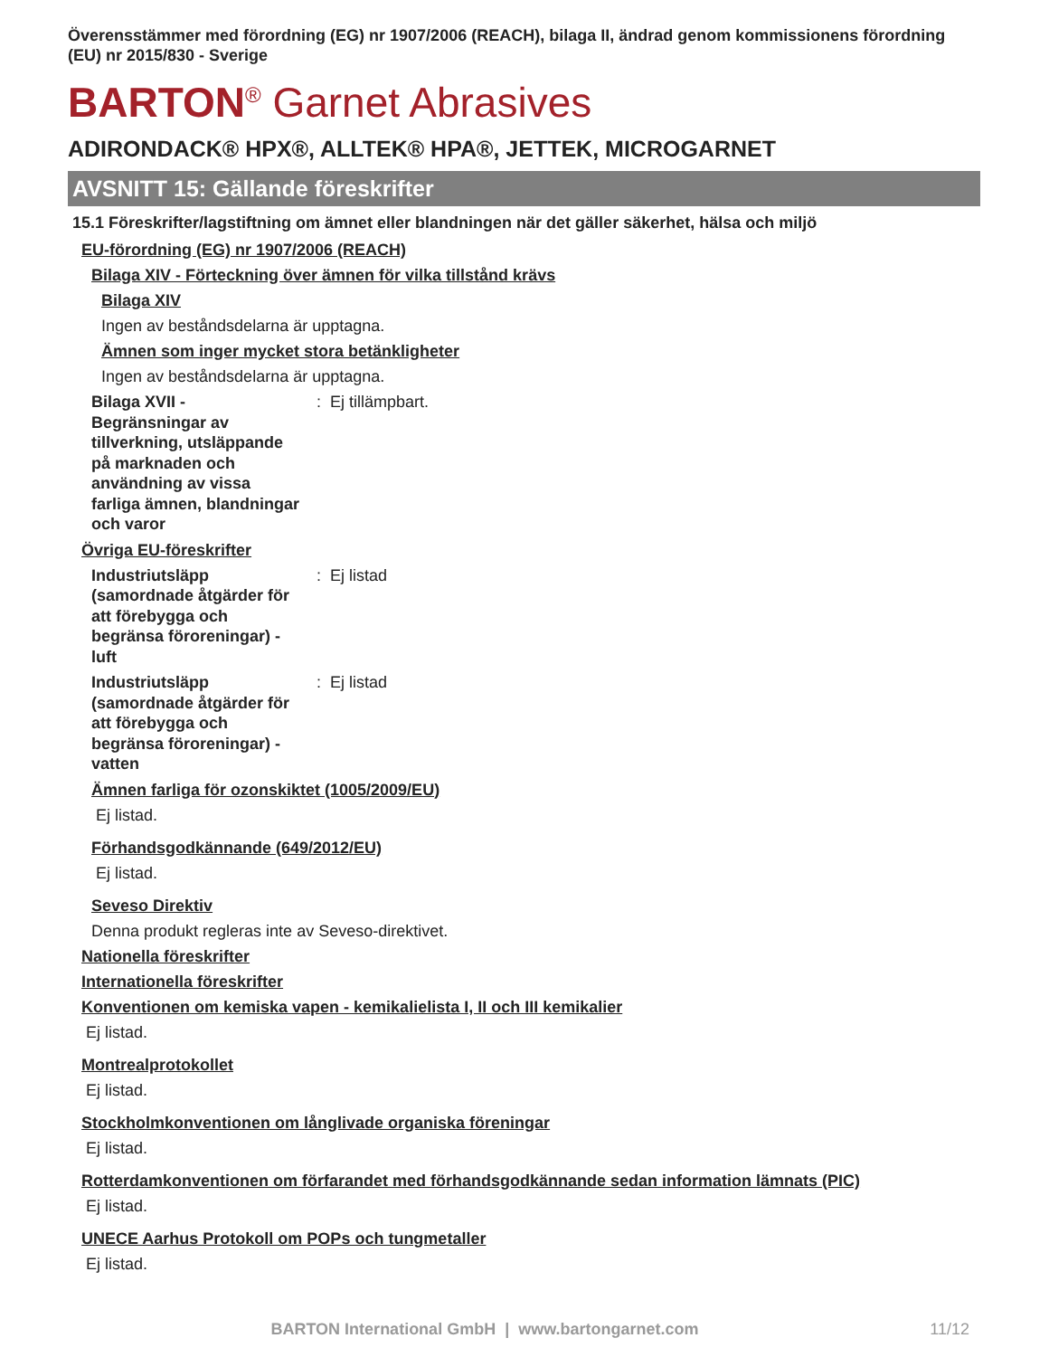Överensstämmer med förordning (EG) nr 1907/2006 (REACH), bilaga II, ändrad genom kommissionens förordning (EU) nr 2015/830 - Sverige
BARTON<sup>®</sup> Garnet Abrasives
ADIRONDACK® HPX®, ALLTEK® HPA®, JETTEK, MICROGARNET
AVSNITT 15: Gällande föreskrifter
15.1 Föreskrifter/lagstiftning om ämnet eller blandningen när det gäller säkerhet, hälsa och miljö
EU-förordning (EG) nr 1907/2006 (REACH)
Bilaga XIV - Förteckning över ämnen för vilka tillstånd krävs
Bilaga XIV
Ingen av beståndsdelarna är upptagna.
Ämnen som inger mycket stora betänkligheter
Ingen av beståndsdelarna är upptagna.
Bilaga XVII - Begränsningar av tillverkning, utsläppande på marknaden och användning av vissa farliga ämnen, blandningar och varor
: Ej tillämpbart.
Övriga EU-föreskrifter
Industriutsläpp (samordnade åtgärder för att förebygga och begränsa föroreningar) - luft
: Ej listad
Industriutsläpp (samordnade åtgärder för att förebygga och begränsa föroreningar) - vatten
: Ej listad
Ämnen farliga för ozonskiktet (1005/2009/EU)
Ej listad.
Förhandsgodkännande (649/2012/EU)
Ej listad.
Seveso Direktiv
Denna produkt regleras inte av Seveso-direktivet.
Nationella föreskrifter
Internationella föreskrifter
Konventionen om kemiska vapen - kemikalielista I, II och III kemikalier
Ej listad.
Montrealprotokollet
Ej listad.
Stockholmkonventionen om långlivade organiska föreningar
Ej listad.
Rotterdamkonventionen om förfarandet med förhandsgodkännande sedan information lämnats (PIC)
Ej listad.
UNECE Aarhus Protokoll om POPs och tungmetaller
Ej listad.
BARTON International GmbH | www.bartongarnet.com 11/12